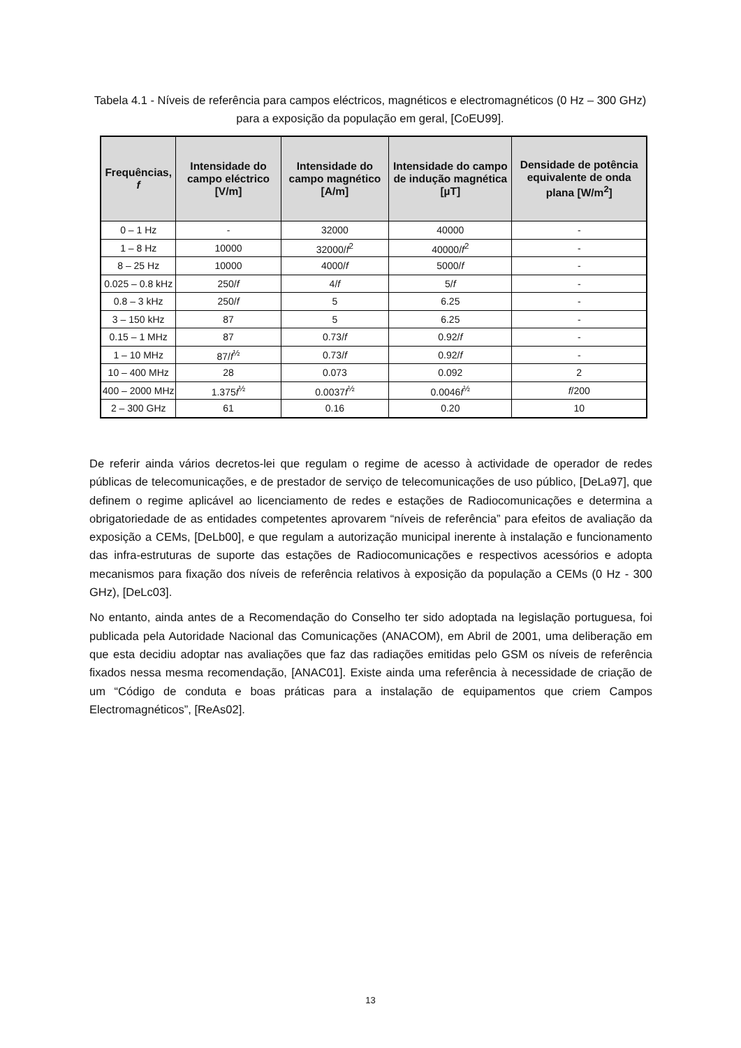Tabela 4.1 - Níveis de referência para campos eléctricos, magnéticos e electromagnéticos (0 Hz – 300 GHz) para a exposição da população em geral, [CoEU99].
| Frequências, f | Intensidade do campo eléctrico [V/m] | Intensidade do campo magnético [A/m] | Intensidade do campo de indução magnética [µT] | Densidade de potência equivalente de onda plana [W/m<sup>2</sup>] |
| --- | --- | --- | --- | --- |
| 0 – 1 Hz | - | 32000 | 40000 | - |
| 1 – 8 Hz | 10000 | 32000/ f<sup>2</sup> | 40000/ f<sup>2</sup> | - |
| 8 – 25 Hz | 10000 | 4000/ f | 5000/ f | - |
| 0.025 – 0.8 kHz | 250/ f | 4/ f | 5/ f | - |
| 0.8 – 3 kHz | 250/ f | 5 | 6.25 | - |
| 3 – 150 kHz | 87 | 5 | 6.25 | - |
| 0.15 – 1 MHz | 87 | 0.73/ f | 0.92/ f | - |
| 1 – 10 MHz | 87/ f<sup>½</sup> | 0.73/ f | 0.92/ f | - |
| 10 – 400 MHz | 28 | 0.073 | 0.092 | 2 |
| 400 – 2000 MHz | 1.375 f<sup>½</sup> | 0.0037 f<sup>½</sup> | 0.0046 f<sup>½</sup> | f /200 |
| 2 – 300 GHz | 61 | 0.16 | 0.20 | 10 |
De referir ainda vários decretos-lei que regulam o regime de acesso à actividade de operador de redes públicas de telecomunicações, e de prestador de serviço de telecomunicações de uso público, [DeLa97], que definem o regime aplicável ao licenciamento de redes e estações de Radiocomunicações e determina a obrigatoriedade de as entidades competentes aprovarem “níveis de referência” para efeitos de avaliação da exposição a CEMs, [DeLb00], e que regulam a autorização municipal inerente à instalação e funcionamento das infra-estruturas de suporte das estações de Radiocomunicações e respectivos acessórios e adopta mecanismos para fixação dos níveis de referência relativos à exposição da população a CEMs (0 Hz - 300 GHz), [DeLc03].
No entanto, ainda antes de a Recomendação do Conselho ter sido adoptada na legislação portuguesa, foi publicada pela Autoridade Nacional das Comunicações (ANACOM), em Abril de 2001, uma deliberação em que esta decidiu adoptar nas avaliações que faz das radiações emitidas pelo GSM os níveis de referência fixados nessa mesma recomendação, [ANAC01]. Existe ainda uma referência à necessidade de criação de um “Código de conduta e boas práticas para a instalação de equipamentos que criem Campos Electromagnéticos”, [ReAs02].
13